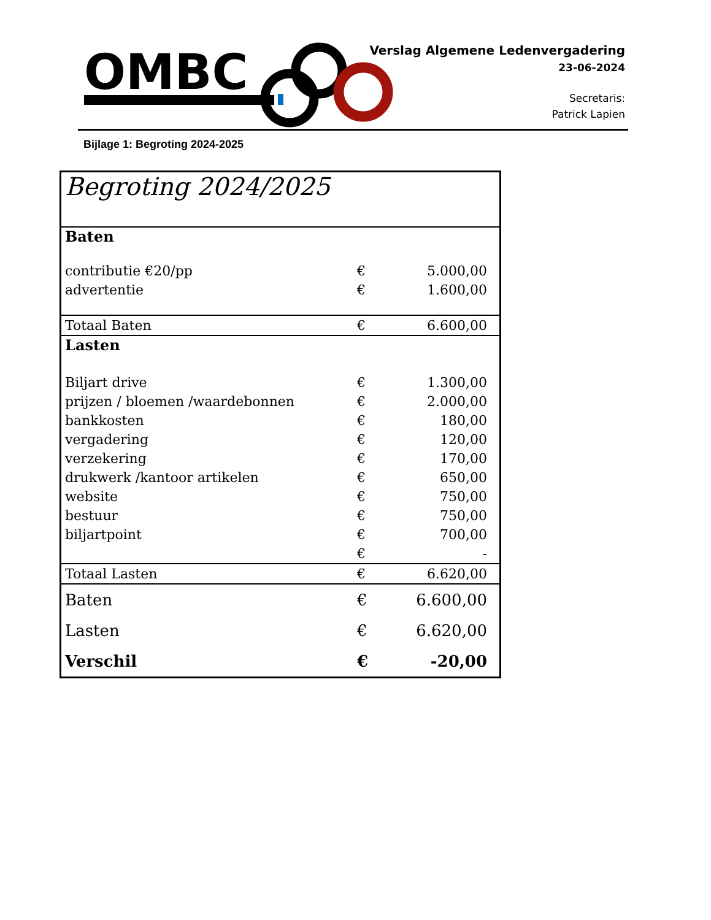OMBC
Verslag Algemene Ledenvergadering
23-06-2024
Secretaris:
Patrick Lapien
Bijlage 1: Begroting 2024-2025
| Begroting 2024/2025 | | |
| Baten | | |
| contributie €20/pp | € | 5.000,00 |
| advertentie | € | 1.600,00 |
| Totaal Baten | € | 6.600,00 |
| Lasten | | |
| Biljart drive | € | 1.300,00 |
| prijzen / bloemen /waardebonnen | € | 2.000,00 |
| bankkosten | € | 180,00 |
| vergadering | € | 120,00 |
| verzekering | € | 170,00 |
| drukwerk /kantoor artikelen | € | 650,00 |
| website | € | 750,00 |
| bestuur | € | 750,00 |
| biljartpoint | € | 700,00 |
| | € | - |
| Totaal Lasten | € | 6.620,00 |
| Baten | € | 6.600,00 |
| Lasten | € | 6.620,00 |
| Verschil | € | -20,00 |